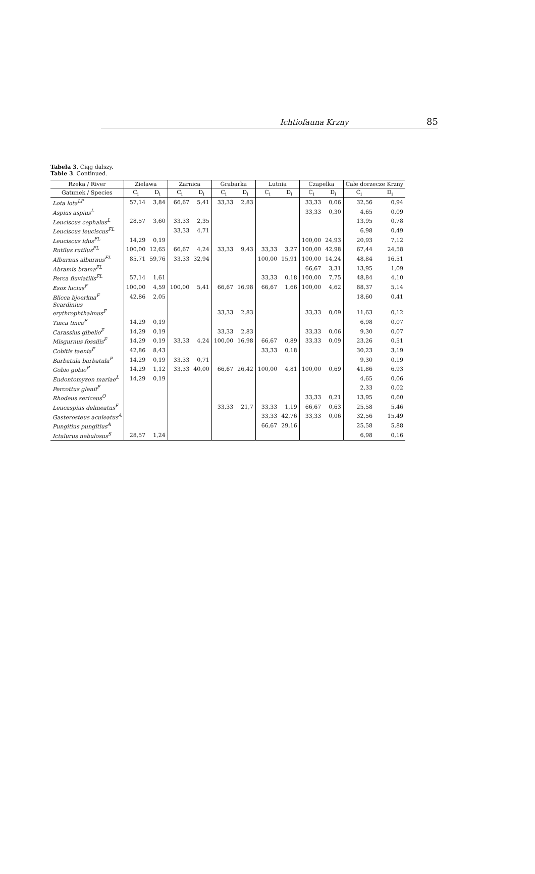Ichtiofauna Krzny 85
Tabela 3. Ciąg dalszy.
Table 3. Continued.
| Rzeka / River | Zielawa | | Żarnica | | Grabarka | | Lutnia | | Czapelka | | Całe dorzecze Krzny | |
| --- | --- | --- | --- | --- | --- | --- | --- | --- | --- | --- | --- | --- |
| Gatunek / Species | C<sub>i</sub> | D<sub>i</sub> | C<sub>i</sub> | D<sub>i</sub> | C<sub>i</sub> | D<sub>i</sub> | C<sub>i</sub> | D<sub>i</sub> | C<sub>i</sub> | D<sub>i</sub> | C<sub>i</sub> | D<sub>i</sub> |
| Lota lota<sup>LP</sup> | 57,14 | 3,84 | 66,67 | 5,41 | 33,33 | 2,83 | | | 33,33 | 0,06 | 32,56 | 0,94 |
| Aspius aspius<sup>L</sup> | | | | | | | | | 33,33 | 0,30 | 4,65 | 0,09 |
| Leuciscus cephalus<sup>L</sup> | 28,57 | 3,60 | 33,33 | 2,35 | | | | | | | 13,95 | 0,78 |
| Leuciscus leuciscus<sup>FL</sup> | | | 33,33 | 4,71 | | | | | | | 6,98 | 0,49 |
| Leuciscus idus<sup>FL</sup> | 14,29 | 0,19 | | | | | | | 100,00 | 24,93 | 20,93 | 7,12 |
| Rutilus rutilus<sup>FL</sup> | 100,00 | 12,65 | 66,67 | 4,24 | 33,33 | 9,43 | 33,33 | 3,27 | 100,00 | 42,98 | 67,44 | 24,58 |
| Alburnus alburnus<sup>FL</sup> | 85,71 | 59,76 | 33,33 | 32,94 | | | 100,00 | 15,91 | 100,00 | 14,24 | 48,84 | 16,51 |
| Abramis brama<sup>FL</sup> | | | | | | | | | 66,67 | 3,31 | 13,95 | 1,09 |
| Perca fluviatilis<sup>FL</sup> | 57,14 | 1,61 | | | | | 33,33 | 0,18 | 100,00 | 7,75 | 48,84 | 4,10 |
| Esox lucius<sup>F</sup> | 100,00 | 4,59 | 100,00 | 5,41 | 66,67 | 16,98 | 66,67 | 1,66 | 100,00 | 4,62 | 88,37 | 5,14 |
| Blicca bjoerkna<sup>F</sup> | 42,86 | 2,05 | | | | | | | | | 18,60 | 0,41 |
| Scardinius erythrophthalmus<sup>F</sup> | | | | | 33,33 | 2,83 | | | 33,33 | 0,09 | 11,63 | 0,12 |
| Tinca tinca<sup>F</sup> | 14,29 | 0,19 | | | | | | | | | 6,98 | 0,07 |
| Carassius gibelio<sup>F</sup> | 14,29 | 0,19 | | | 33,33 | 2,83 | | | 33,33 | 0,06 | 9,30 | 0,07 |
| Misgurnus fossilis<sup>F</sup> | 14,29 | 0,19 | 33,33 | 4,24 | 100,00 | 16,98 | 66,67 | 0,89 | 33,33 | 0,09 | 23,26 | 0,51 |
| Cobitis taenia<sup>F</sup> | 42,86 | 8,43 | | | | | 33,33 | 0,18 | | | 30,23 | 3,19 |
| Barbatula barbatula<sup>P</sup> | 14,29 | 0,19 | 33,33 | 0,71 | | | | | | | 9,30 | 0,19 |
| Gobio gobio<sup>P</sup> | 14,29 | 1,12 | 33,33 | 40,00 | 66,67 | 26,42 | 100,00 | 4,81 | 100,00 | 0,69 | 41,86 | 6,93 |
| Eudontomyzon mariae<sup>L</sup> | 14,29 | 0,19 | | | | | | | | | 4,65 | 0,06 |
| Percottus glenii<sup>F</sup> | | | | | | | | | | | 2,33 | 0,02 |
| Rhodeus sericeus<sup>O</sup> | | | | | | | | | 33,33 | 0,21 | 13,95 | 0,60 |
| Leucaspius delineatus<sup>F</sup> | | | | | 33,33 | 21,7 | 33,33 | 1,19 | 66,67 | 0,63 | 25,58 | 5,46 |
| Gasterosteus aculeatus<sup>A</sup> | | | | | | | 33,33 | 42,76 | 33,33 | 0,06 | 32,56 | 15,49 |
| Pungitius pungitius<sup>A</sup> | | | | | | | 66,67 | 29,16 | | | 25,58 | 5,88 |
| Ictalurus nebulosus<sup>S</sup> | 28,57 | 1,24 | | | | | | | | | 6,98 | 0,16 |